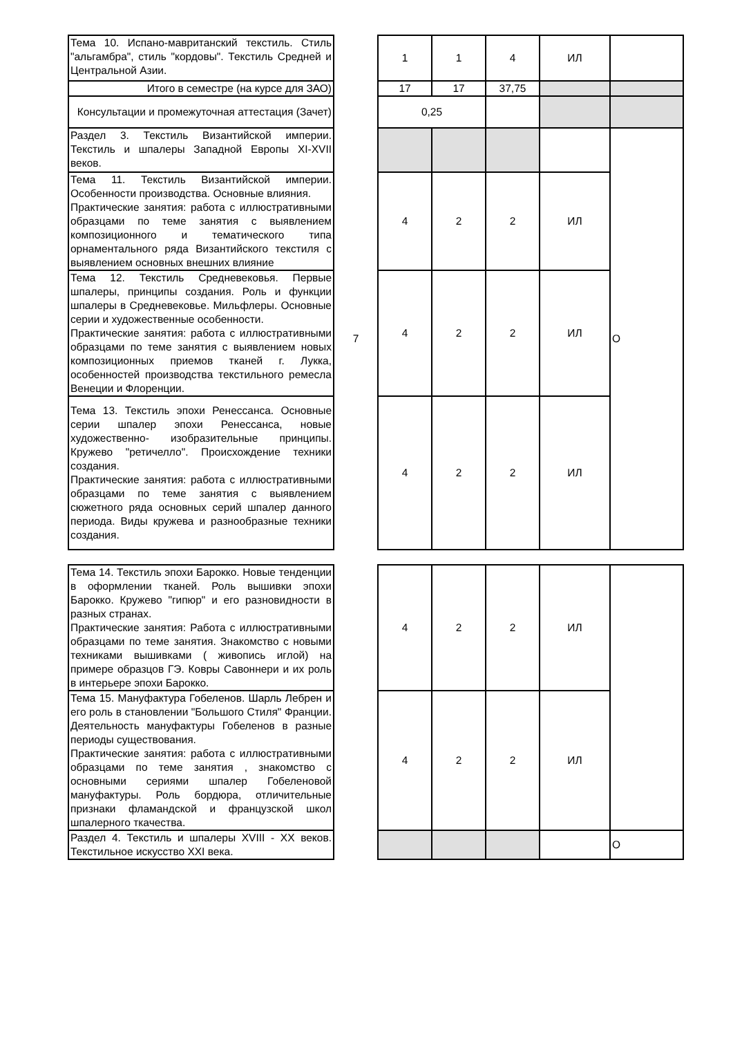| Тема 10. Испано-мавританский текстиль. Стиль "альгамбра", стиль "кордовы". Текстиль Средней и Центральной Азии. | | 1 | 1 | 4 | ИЛ | |
| Итого в семестре (на курсе для ЗАО) | | 17 | 17 | 37,75 | | |
| Консультации и промежуточная аттестация (Зачет) | | 0,25 | | | | |
| Раздел 3. Текстиль Византийской империи. Текстиль и шпалеры Западной Европы XI-XVII веков. | 7 | | | | | О |
| Тема 11. Текстиль Византийской империи. Особенности производства. Основные влияния. Практические занятия: работа с иллюстративными образцами по теме занятия с выявлением композиционного и тематического типа орнаментального ряда Византийского текстиля с выявлением основных внешних влияние | | 4 | 2 | 2 | ИЛ | |
| Тема 12. Текстиль Средневековья. Первые шпалеры, принципы создания. Роль и функции шпалеры в Средневековье. Мильфлеры. Основные серии и художественные особенности. Практические занятия: работа с иллюстративными образцами по теме занятия с выявлением новых композиционных приемов тканей г. Лукка, особенностей производства текстильного ремесла Венеции и Флоренции. | | 4 | 2 | 2 | ИЛ | |
| Тема 13. Текстиль эпохи Ренессанса. Основные серии шпалер эпохи Ренессанса, новые художественно- изобразительные принципы. Кружево "ретичелло". Происхождение техники создания. Практические занятия: работа с иллюстративными образцами по теме занятия с выявлением сюжетного ряда основных серий шпалер данного периода. Виды кружева и разнообразные техники создания. | | 4 | 2 | 2 | ИЛ | |
| Тема 14. Текстиль эпохи Барокко. Новые тенденции в оформлении тканей. Роль вышивки эпохи Барокко. Кружево "гипюр" и его разновидности в разных странах. Практические занятия: Работа с иллюстративными образцами по теме занятия. Знакомство с новыми техниками вышивками ( живопись иглой) на примере образцов ГЭ. Ковры Савоннери и их роль в интерьере эпохи Барокко. | | 4 | 2 | 2 | ИЛ | |
| Тема 15. Мануфактура Гобеленов. Шарль Лебрен и его роль в становлении "Большого Стиля" Франции. Деятельность мануфактуры Гобеленов в разные периоды существования. Практические занятия: работа с иллюстративными образцами по теме занятия , знакомство с основными сериями шпалер Гобеленовой мануфактуры. Роль бордюра, отличительные признаки фламандской и французской школ шпалерного ткачества. | | 4 | 2 | 2 | ИЛ | |
| Раздел 4. Текстиль и шпалеры XVIII - XX веков. Текстильное искусство XXI века. | | | | | | О |